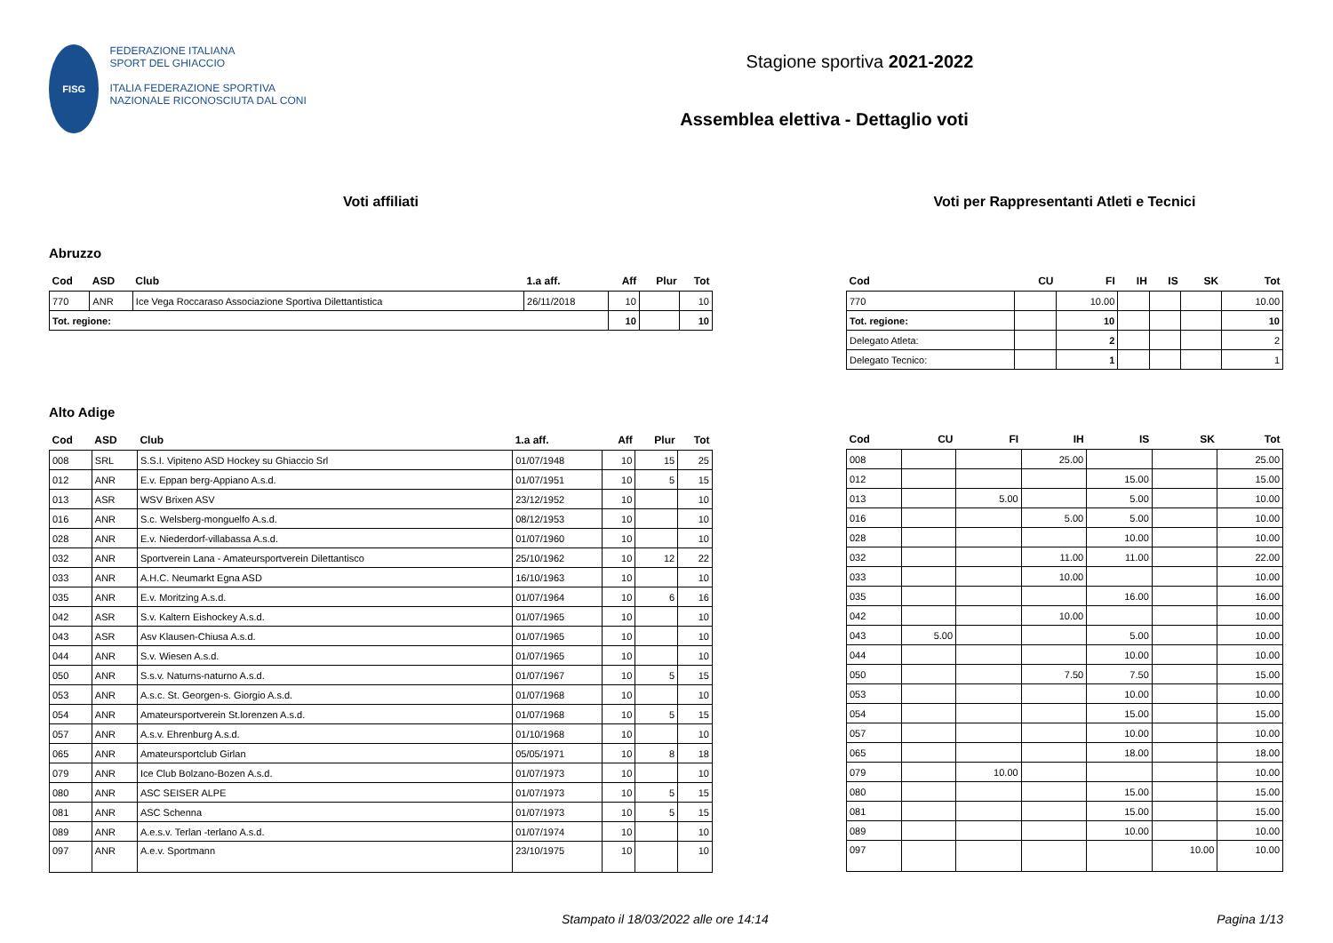FISG
FEDERAZIONE ITALIANA
SPORT DEL GHIACCIO
ITALIA FEDERAZIONE SPORTIVA NAZIONALE RICONOSCIUTA DAL CONI
Stagione sportiva 2021-2022
Assemblea elettiva - Dettaglio voti
Voti affiliati
Abruzzo
| Cod | ASD | Club | 1.a aff. | Aff | Plur | Tot |
| --- | --- | --- | --- | --- | --- | --- |
| 770 | ANR | Ice Vega Roccaraso Associazione Sportiva Dilettantistica | 26/11/2018 | 10 | | 10 |
| Tot. regione: | | | | 10 | | 10 |
Alto Adige
| Cod | ASD | Club | 1.a aff. | Aff | Plur | Tot |
| --- | --- | --- | --- | --- | --- | --- |
| 008 | SRL | S.S.I. Vipiteno ASD Hockey su Ghiaccio Srl | 01/07/1948 | 10 | 15 | 25 |
| 012 | ANR | E.v. Eppan berg-Appiano A.s.d. | 01/07/1951 | 10 | 5 | 15 |
| 013 | ASR | WSV Brixen ASV | 23/12/1952 | 10 | | 10 |
| 016 | ANR | S.c. Welsberg-monguelfo A.s.d. | 08/12/1953 | 10 | | 10 |
| 028 | ANR | E.v. Niederdorf-villabassa A.s.d. | 01/07/1960 | 10 | | 10 |
| 032 | ANR | Sportverein Lana - Amateursportverein Dilettantisco | 25/10/1962 | 10 | 12 | 22 |
| 033 | ANR | A.H.C. Neumarkt Egna ASD | 16/10/1963 | 10 | | 10 |
| 035 | ANR | E.v. Moritzing A.s.d. | 01/07/1964 | 10 | 6 | 16 |
| 042 | ASR | S.v. Kaltern Eishockey A.s.d. | 01/07/1965 | 10 | | 10 |
| 043 | ASR | Asv Klausen-Chiusa A.s.d. | 01/07/1965 | 10 | | 10 |
| 044 | ANR | S.v. Wiesen A.s.d. | 01/07/1965 | 10 | | 10 |
| 050 | ANR | S.s.v. Naturns-naturno A.s.d. | 01/07/1967 | 10 | 5 | 15 |
| 053 | ANR | A.s.c. St. Georgen-s. Giorgio A.s.d. | 01/07/1968 | 10 | | 10 |
| 054 | ANR | Amateursportverein St.lorenzen A.s.d. | 01/07/1968 | 10 | 5 | 15 |
| 057 | ANR | A.s.v. Ehrenburg A.s.d. | 01/10/1968 | 10 | | 10 |
| 065 | ANR | Amateursportclub Girlan | 05/05/1971 | 10 | 8 | 18 |
| 079 | ANR | Ice Club Bolzano-Bozen A.s.d. | 01/07/1973 | 10 | | 10 |
| 080 | ANR | ASC SEISER ALPE | 01/07/1973 | 10 | 5 | 15 |
| 081 | ANR | ASC Schenna | 01/07/1973 | 10 | 5 | 15 |
| 089 | ANR | A.e.s.v. Terlan -terlano A.s.d. | 01/07/1974 | 10 | | 10 |
| 097 | ANR | A.e.v. Sportmann | 23/10/1975 | 10 | | 10 |
Voti per Rappresentanti Atleti e Tecnici
| Cod | CU | FI | IH | IS | SK | Tot |
| --- | --- | --- | --- | --- | --- | --- |
| 770 | | 10.00 | | | | 10.00 |
| Tot. regione: | | 10 | | | | 10 |
| Delegato Atleta: | | 2 | | | | 2 |
| Delegato Tecnico: | | 1 | | | | 1 |
| Cod | CU | FI | IH | IS | SK | Tot |
| --- | --- | --- | --- | --- | --- | --- |
| 008 | | | 25.00 | | | 25.00 |
| 012 | | | | 15.00 | | 15.00 |
| 013 | | 5.00 | | 5.00 | | 10.00 |
| 016 | | | 5.00 | 5.00 | | 10.00 |
| 028 | | | | 10.00 | | 10.00 |
| 032 | | | 11.00 | 11.00 | | 22.00 |
| 033 | | | 10.00 | | | 10.00 |
| 035 | | | | 16.00 | | 16.00 |
| 042 | | | 10.00 | | | 10.00 |
| 043 | 5.00 | | | 5.00 | | 10.00 |
| 044 | | | | 10.00 | | 10.00 |
| 050 | | | 7.50 | 7.50 | | 15.00 |
| 053 | | | | 10.00 | | 10.00 |
| 054 | | | | 15.00 | | 15.00 |
| 057 | | | | 10.00 | | 10.00 |
| 065 | | | | 18.00 | | 18.00 |
| 079 | | 10.00 | | | | 10.00 |
| 080 | | | | 15.00 | | 15.00 |
| 081 | | | | 15.00 | | 15.00 |
| 089 | | | | 10.00 | | 10.00 |
| 097 | | | | | 10.00 | 10.00 |
Stampato il 18/03/2022 alle ore 14:14 Pagina 1/13